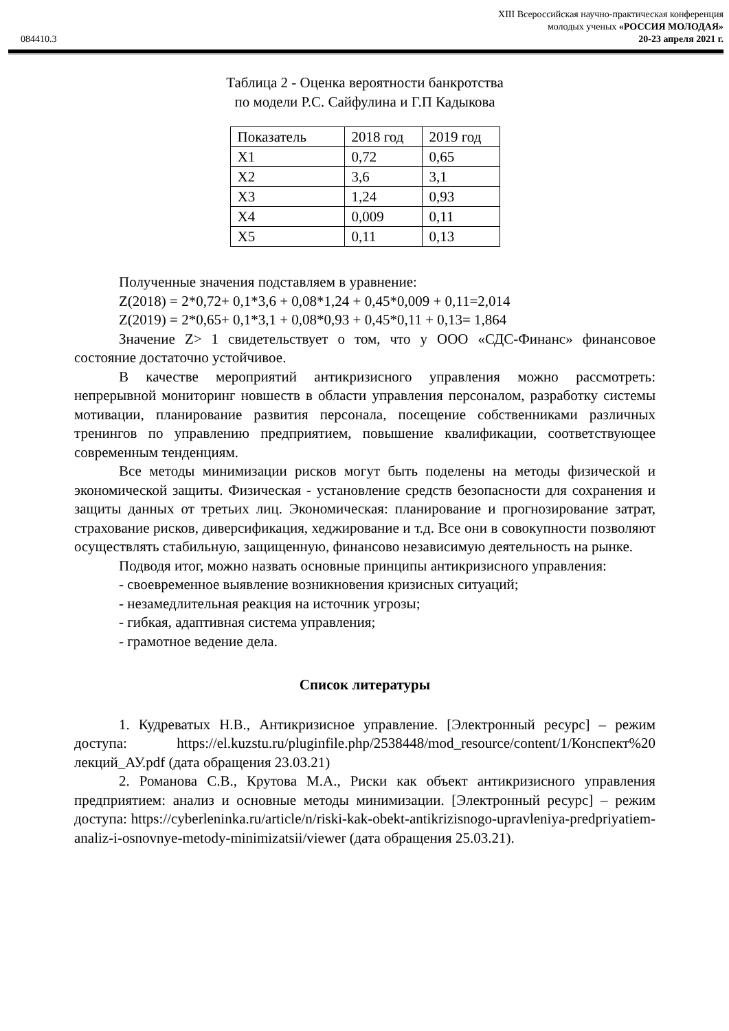XIII Всероссийская научно-практическая конференция
молодых ученых «РОССИЯ МОЛОДАЯ»
084410.3 20-23 апреля 2021 г.
Таблица 2 - Оценка вероятности банкротства
по модели Р.С. Сайфулина и Г.П Кадыкова
| Показатель | 2018 год | 2019 год |
| X1 | 0,72 | 0,65 |
| X2 | 3,6 | 3,1 |
| X3 | 1,24 | 0,93 |
| X4 | 0,009 | 0,11 |
| X5 | 0,11 | 0,13 |
Полученные значения подставляем в уравнение:
Z(2018) = 2*0,72+ 0,1*3,6 + 0,08*1,24 + 0,45*0,009 + 0,11=2,014
Z(2019) = 2*0,65+ 0,1*3,1 + 0,08*0,93 + 0,45*0,11 + 0,13= 1,864
Значение Z> 1 свидетельствует о том, что у ООО «СДС-Финанс» финансовое состояние достаточно устойчивое.
В качестве мероприятий антикризисного управления можно рассмотреть: непрерывной мониторинг новшеств в области управления персоналом, разработку системы мотивации, планирование развития персонала, посещение собственниками различных тренингов по управлению предприятием, повышение квалификации, соответствующее современным тенденциям.
Все методы минимизации рисков могут быть поделены на методы физической и экономической защиты. Физическая - установление средств безопасности для сохранения и защиты данных от третьих лиц. Экономическая: планирование и прогнозирование затрат, страхование рисков, диверсификация, хеджирование и т.д. Все они в совокупности позволяют осуществлять стабильную, защищенную, финансово независимую деятельность на рынке.
Подводя итог, можно назвать основные принципы антикризисного управления:
- своевременное выявление возникновения кризисных ситуаций;
- незамедлительная реакция на источник угрозы;
- гибкая, адаптивная система управления;
- грамотное ведение дела.
Список литературы
1. Кудреватых Н.В., Антикризисное управление. [Электронный ресурс] – режим доступа: https://el.kuzstu.ru/pluginfile.php/2538448/mod_resource/content/1/Конспект%20 лекций_АУ.pdf (дата обращения 23.03.21)
2. Романова С.В., Крутова М.А., Риски как объект антикризисного управления предприятием: анализ и основные методы минимизации. [Электронный ресурс] – режим доступа: https://cyberleninka.ru/article/n/riski-kak-obekt-antikrizisnogo-upravleniya-predpriyatiem-analiz-i-osnovnye-metody-minimizatsii/viewer (дата обращения 25.03.21).